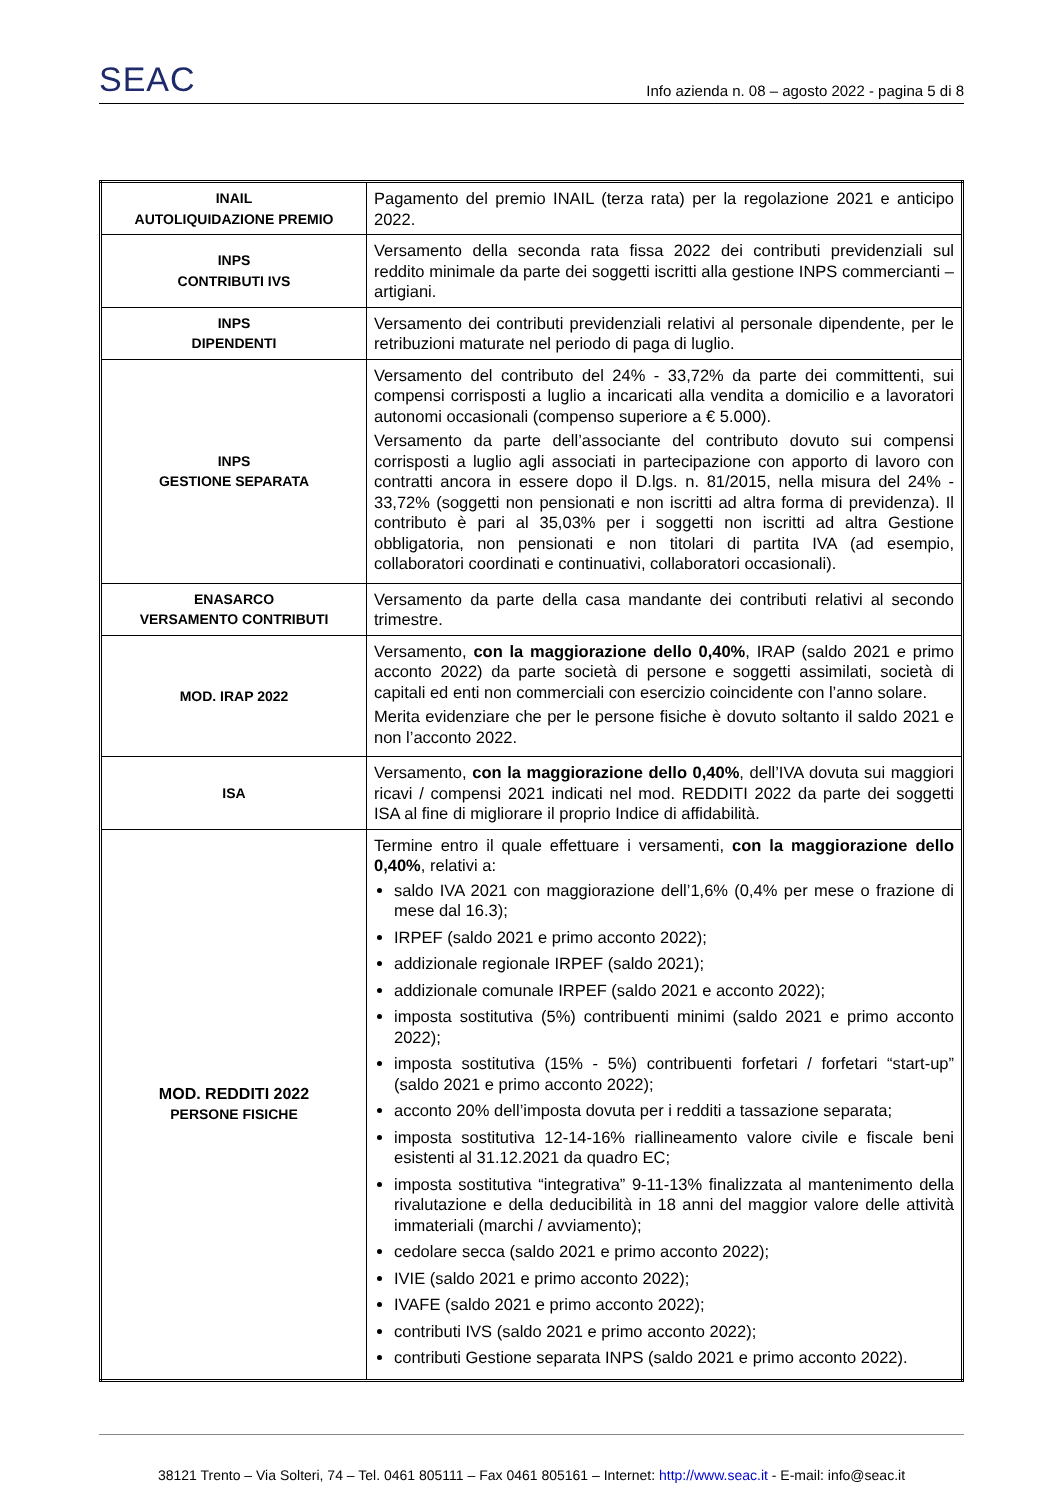SEAC Info azienda n. 08 – agosto 2022 - pagina 5 di 8
| INAIL AUTOLIQUIDAZIONE PREMIO | Pagamento del premio INAIL (terza rata) per la regolazione 2021 e anticipo 2022. |
| INPS CONTRIBUTI IVS | Versamento della seconda rata fissa 2022 dei contributi previdenziali sul reddito minimale da parte dei soggetti iscritti alla gestione INPS commercianti – artigiani. |
| INPS DIPENDENTI | Versamento dei contributi previdenziali relativi al personale dipendente, per le retribuzioni maturate nel periodo di paga di luglio. |
| INPS GESTIONE SEPARATA | Versamento del contributo del 24% - 33,72% da parte dei committenti, sui compensi corrisposti a luglio a incaricati alla vendita a domicilio e a lavoratori autonomi occasionali (compenso superiore a € 5.000). Versamento da parte dell’associante del contributo dovuto sui compensi corrisposti a luglio agli associati in partecipazione con apporto di lavoro con contratti ancora in essere dopo il D.lgs. n. 81/2015, nella misura del 24% - 33,72% (soggetti non pensionati e non iscritti ad altra forma di previdenza). Il contributo è pari al 35,03% per i soggetti non iscritti ad altra Gestione obbligatoria, non pensionati e non titolari di partita IVA (ad esempio, collaboratori coordinati e continuativi, collaboratori occasionali). |
| ENASARCO VERSAMENTO CONTRIBUTI | Versamento da parte della casa mandante dei contributi relativi al secondo trimestre. |
| MOD. IRAP 2022 | Versamento, con la maggiorazione dello 0,40% , IRAP (saldo 2021 e primo acconto 2022) da parte società di persone e soggetti assimilati, società di capitali ed enti non commerciali con esercizio coincidente con l’anno solare. Merita evidenziare che per le persone fisiche è dovuto soltanto il saldo 2021 e non l’acconto 2022. |
| ISA | Versamento, con la maggiorazione dello 0,40% , dell’IVA dovuta sui maggiori ricavi / compensi 2021 indicati nel mod. REDDITI 2022 da parte dei soggetti ISA al fine di migliorare il proprio Indice di affidabilità. |
| MOD. REDDITI 2022 PERSONE FISICHE | Termine entro il quale effettuare i versamenti, con la maggiorazione dello 0,40% , relativi a: saldo IVA 2021 con maggiorazione dell’1,6% (0,4% per mese o frazione di mese dal 16.3); IRPEF (saldo 2021 e primo acconto 2022); addizionale regionale IRPEF (saldo 2021); addizionale comunale IRPEF (saldo 2021 e acconto 2022); imposta sostitutiva (5%) contribuenti minimi (saldo 2021 e primo acconto 2022); imposta sostitutiva (15% - 5%) contribuenti forfetari / forfetari “start-up” (saldo 2021 e primo acconto 2022); acconto 20% dell’imposta dovuta per i redditi a tassazione separata; imposta sostitutiva 12-14-16% riallineamento valore civile e fiscale beni esistenti al 31.12.2021 da quadro EC; imposta sostitutiva “integrativa” 9-11-13% finalizzata al mantenimento della rivalutazione e della deducibilità in 18 anni del maggior valore delle attività immateriali (marchi / avviamento); cedolare secca (saldo 2021 e primo acconto 2022); IVIE (saldo 2021 e primo acconto 2022); IVAFE (saldo 2021 e primo acconto 2022); contributi IVS (saldo 2021 e primo acconto 2022); contributi Gestione separata INPS (saldo 2021 e primo acconto 2022). |
38121 Trento – Via Solteri, 74 – Tel. 0461 805111 – Fax 0461 805161 – Internet: http://www.seac.it - E-mail: info@seac.it